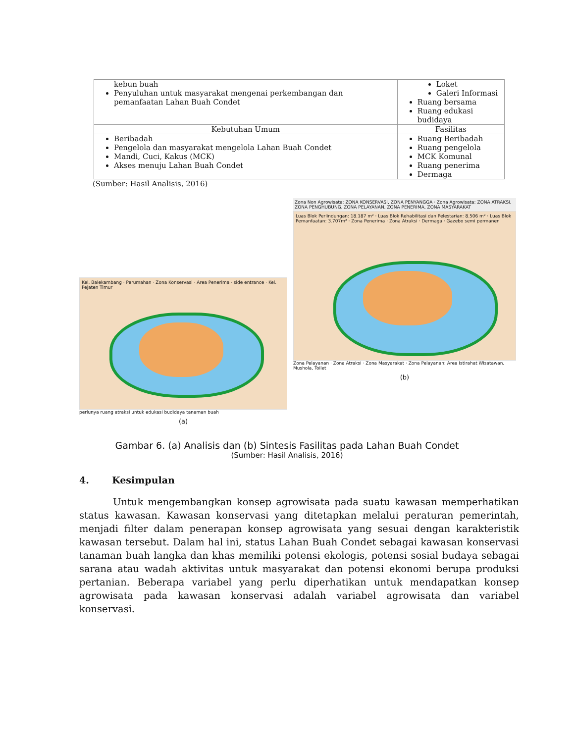| kebun buah Penyuluhan untuk masyarakat mengenai perkembangan dan pemanfaatan Lahan Buah Condet | Loket Galeri Informasi Ruang bersama Ruang edukasi budidaya |
| Kebutuhan Umum | Fasilitas |
| Beribadah Pengelola dan masyarakat mengelola Lahan Buah Condet Mandi, Cuci, Kakus (MCK) Akses menuju Lahan Buah Condet | Ruang Beribadah Ruang pengelola MCK Komunal Ruang penerima Dermaga |
(Sumber: Hasil Analisis, 2016)
Kel. Balekambang · Perumahan · Zona Konservasi · Area Penerima · side entrance · Kel. Pejaten Timur
perlunya ruang atraksi untuk edukasi budidaya tanaman buah
(a)
Zona Non Agrowisata: ZONA KONSERVASI, ZONA PENYANGGA · Zona Agrowisata: ZONA ATRAKSI, ZONA PENGHUBUNG, ZONA PELAYANAN, ZONA PENERIMA, ZONA MASYARAKAT
Luas Blok Perlindungan: 18.187 m² · Luas Blok Rehabilitasi dan Pelestarian: 8.506 m² · Luas Blok Pemanfaatan: 3.707m² · Zona Penerima · Zona Atraksi · Dermaga · Gazebo semi permanen
Zona Pelayanan · Zona Atraksi · Zona Masyarakat · Zona Pelayanan: Area Istirahat Wisatawan, Mushola, Toilet
(b)
Gambar 6. (a) Analisis dan (b) Sintesis Fasilitas pada Lahan Buah Condet
(Sumber: Hasil Analisis, 2016)
4. Kesimpulan
Untuk mengembangkan konsep agrowisata pada suatu kawasan memperhatikan status kawasan. Kawasan konservasi yang ditetapkan melalui peraturan pemerintah, menjadi filter dalam penerapan konsep agrowisata yang sesuai dengan karakteristik kawasan tersebut. Dalam hal ini, status Lahan Buah Condet sebagai kawasan konservasi tanaman buah langka dan khas memiliki potensi ekologis, potensi sosial budaya sebagai sarana atau wadah aktivitas untuk masyarakat dan potensi ekonomi berupa produksi pertanian. Beberapa variabel yang perlu diperhatikan untuk mendapatkan konsep agrowisata pada kawasan konservasi adalah variabel agrowisata dan variabel konservasi.